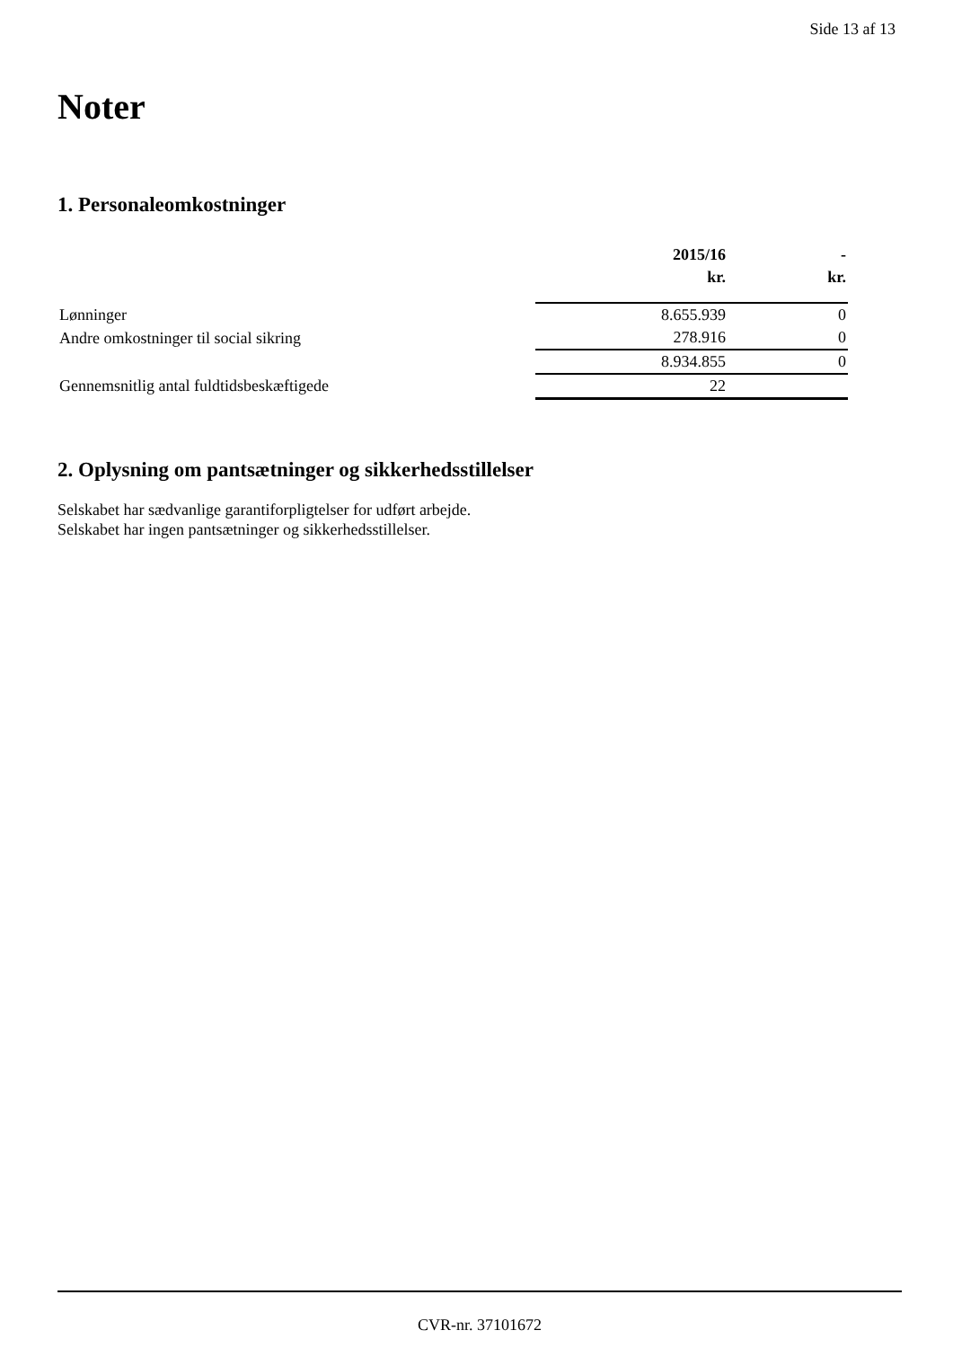Side 13 af 13
Noter
1. Personaleomkostninger
| | 2015/16 | - |
| | kr. | kr. |
| Lønninger | 8.655.939 | 0 |
| Andre omkostninger til social sikring | 278.916 | 0 |
| | 8.934.855 | 0 |
| Gennemsnitlig antal fuldtidsbeskæftigede | 22 | |
2. Oplysning om pantsætninger og sikkerhedsstillelser
Selskabet har sædvanlige garantiforpligtelser for udført arbejde.
Selskabet har ingen pantsætninger og sikkerhedsstillelser.
CVR-nr. 37101672